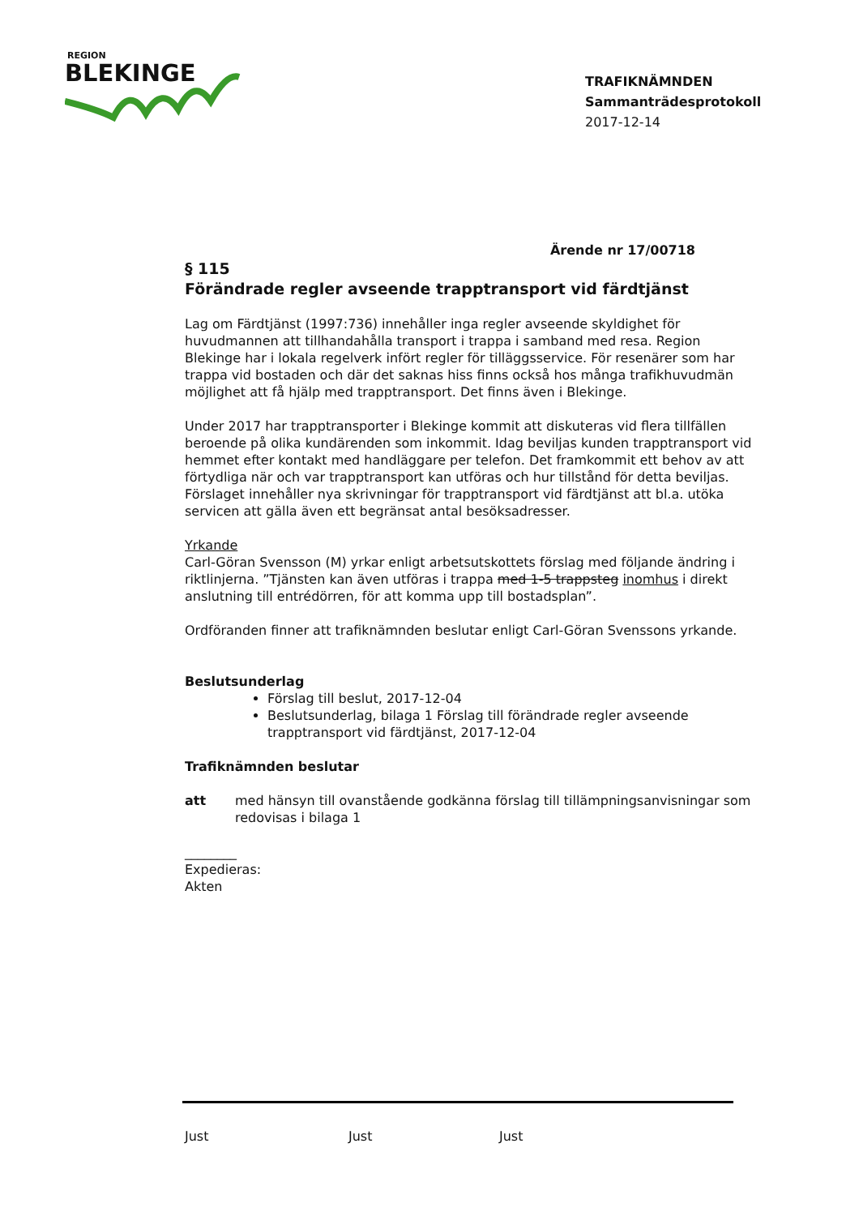REGION
BLEKINGE
TRAFIKNÄMNDEN
Sammanträdesprotokoll
2017-12-14
Ärende nr 17/00718
§ 115
Förändrade regler avseende trapptransport vid färdtjänst
Lag om Färdtjänst (1997:736) innehåller inga regler avseende skyldighet för huvudmannen att tillhandahålla transport i trappa i samband med resa. Region Blekinge har i lokala regelverk infört regler för tilläggsservice. För resenärer som har trappa vid bostaden och där det saknas hiss finns också hos många trafikhuvudmän möjlighet att få hjälp med trapptransport. Det finns även i Blekinge.
Under 2017 har trapptransporter i Blekinge kommit att diskuteras vid flera tillfällen beroende på olika kundärenden som inkommit. Idag beviljas kunden trapptransport vid hemmet efter kontakt med handläggare per telefon. Det framkommit ett behov av att förtydliga när och var trapptransport kan utföras och hur tillstånd för detta beviljas. Förslaget innehåller nya skrivningar för trapptransport vid färdtjänst att bl.a. utöka servicen att gälla även ett begränsat antal besöksadresser.
Yrkande
Carl-Göran Svensson (M) yrkar enligt arbetsutskottets förslag med följande ändring i riktlinjerna. ”Tjänsten kan även utföras i trappa med 1-5 trappsteg inomhus i direkt anslutning till entrédörren, för att komma upp till bostadsplan”.
Ordföranden finner att trafiknämnden beslutar enligt Carl-Göran Svenssons yrkande.
Beslutsunderlag
Förslag till beslut, 2017-12-04
Beslutsunderlag, bilaga 1 Förslag till förändrade regler avseende trapptransport vid färdtjänst, 2017-12-04
Trafiknämnden beslutar
att med hänsyn till ovanstående godkänna förslag till tillämpningsanvisningar som redovisas i bilaga 1
________
Expedieras:
Akten
Just Just Just